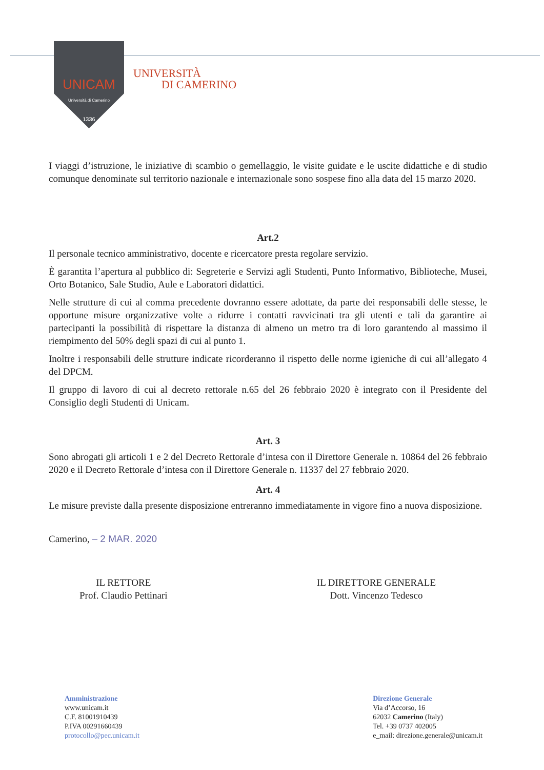UNICAM
Università di Camerino
1336
UNIVERSITÀ
DI CAMERINO
I viaggi d’istruzione, le iniziative di scambio o gemellaggio, le visite guidate e le uscite didattiche e di studio comunque denominate sul territorio nazionale e internazionale sono sospese fino alla data del 15 marzo 2020.
Art.2
Il personale tecnico amministrativo, docente e ricercatore presta regolare servizio.
È garantita l’apertura al pubblico di: Segreterie e Servizi agli Studenti, Punto Informativo, Biblioteche, Musei, Orto Botanico, Sale Studio, Aule e Laboratori didattici.
Nelle strutture di cui al comma precedente dovranno essere adottate, da parte dei responsabili delle stesse, le opportune misure organizzative volte a ridurre i contatti ravvicinati tra gli utenti e tali da garantire ai partecipanti la possibilità di rispettare la distanza di almeno un metro tra di loro garantendo al massimo il riempimento del 50% degli spazi di cui al punto 1.
Inoltre i responsabili delle strutture indicate ricorderanno il rispetto delle norme igieniche di cui all’allegato 4 del DPCM.
Il gruppo di lavoro di cui al decreto rettorale n.65 del 26 febbraio 2020 è integrato con il Presidente del Consiglio degli Studenti di Unicam.
Art. 3
Sono abrogati gli articoli 1 e 2 del Decreto Rettorale d’intesa con il Direttore Generale n. 10864 del 26 febbraio 2020 e il Decreto Rettorale d’intesa con il Direttore Generale n. 11337 del 27 febbraio 2020.
Art. 4
Le misure previste dalla presente disposizione entreranno immediatamente in vigore fino a nuova disposizione.
Camerino, – 2 MAR. 2020
IL RETTORE
Prof. Claudio Pettinari
IL DIRETTORE GENERALE
Dott. Vincenzo Tedesco
Amministrazione
www.unicam.it
C.F. 81001910439
P.IVA 00291660439
protocollo@pec.unicam.it
Direzione Generale
Via d’Accorso, 16
62032 Camerino (Italy)
Tel. +39 0737 402005
e_mail: direzione.generale@unicam.it